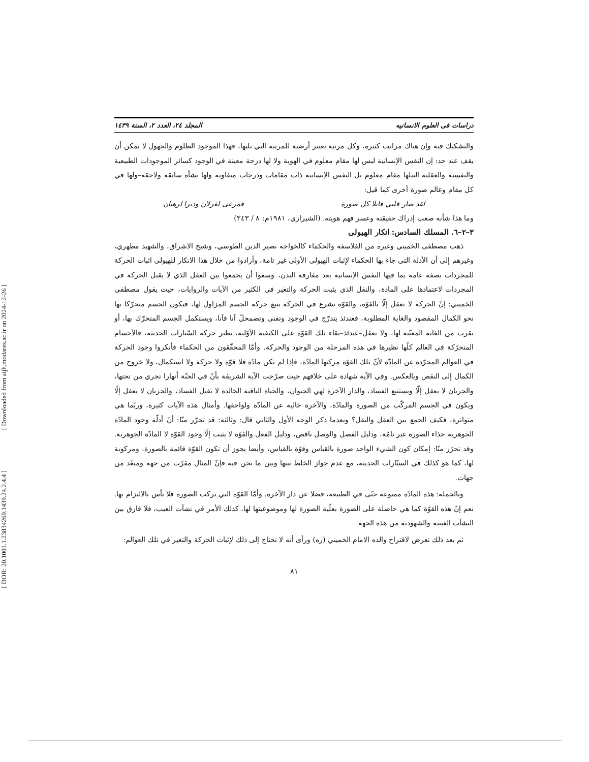[ Downloaded from aijh.modares.ac.ir on 2024-12-26 ]
[ DOR: 20.1001.1.23834269.1439.24.2.4.4 ]
دراسات فی العلوم الانسانیه المجلد ٢٤، العدد ٢، السنة ١٤٣٩
والتشكيك فيه وإن هناك مراتب كثيرة، وكل مرتبة تعتبر أرضية للمرتبة التي تليها، فهذا الموجود الظلوم والجهول لا يمكن أن يقف عند حد: إن النفس الإنسانية ليس لها مقام معلوم في الهوية ولا لها درجة معينة في الوجود كسائر الموجودات الطبيعية والنفسية والعقلية التيلها مقام معلوم بل النفس الإنسانية ذات مقامات ودرجات متفاوتة ولها نشأة سابقة ولاحقة–ولها في كل مقام وعالم صورة أخرى كما قيل:
لقد صار قلبي قابلا كل صورة فمرعى لغزلان وديرا لرهبان
وما هذا شأنه صعب إدراك حقيقته وعسر فهم هويته. (الشيرازي، ١٩٨١م: ٨ / ٣٤٣)
٣–٢–٦. المسلك السادس: انكار الهيولی
ذهب مصطفى الخميني وغيره من الفلاسفة والحكماء كالخواجه نصير الدين الطوسي، وشيخ الاشراق، والشهيد مطهري، وغيرهم إلى أن الأدلة التي جاء بها الحكماء لإثبات الهيولى الأولى غير تامة، وأرادوا من خلال هذا الانكار للهيولى اثبات الحركة للمجردات بصفة عامة بما فيها النفس الإنسانية بعد مفارقة البدن، وسعوا أن يجمعوا بين العقل الذي لا يقبل الحركة في المجردات لاعتمادها على المادة، والنقل الذي يثبت الحركة والتغير في الكثير من الآيات والروايات، حيث يقول مصطفى الخميني: إنّ الحركة لا تعقل إلّا بالقوّة، والقوّة تشرع في الحركة بتبع حركة الجسم المزاول لها، فيكون الجسم متحرّكا بها نحو الكمال المقصود والغاية المطلوبة، فعندئذ يتدرّج في الوجود وتفنى وتضمحلّ آنا فآنا، ويستكمل الجسم المتحرّك بها، أو يقرب من الغاية المعيّنة لها، ولا يعقل–عندئذ–بقاء تلك القوّة على الكيفية الأوّلية، نظير حركة السّيارات الحديثة، فالأجسام المتحرّكة في العالم كلّها نظيرها في هذه المرحلة من الوجود والحركة. وأمّا المحقّقون من الحكماء فأنكروا وجود الحركة في العوالم المجرّدة عن المادّة لأنّ تلك القوّة مركبها المادّة، فإذا لم تكن مادّة فلا قوّة ولا حركة ولا استكمال، ولا خروج من الكمال إلى النقص وبالعكس. وفي الآية شهادة على خلافهم حيث صرّحت الآية الشريفة بأنّ في الجنّة أنهارا تجري من تحتها، والجريان لا يعقل إلّا ويستتبع الفساد، والدار الآخرة لهي الحيوان، والحياة الباقية الخالدة لا تقبل الفساد، والجريان لا يعقل إلّا ويكون في الجسم المركّب من الصورة والمادّة، والآخرة خالية عن المادّة ولواحقها. وأمثال هذه الآيات كثيرة، وربّما هي متواترة، فكيف الجمع بين العقل والنقل؟ وبعدما ذكر الوجه الأول والثاني قال: وثالثة: قد تحرّر منّا: أنّ أدلّة وجود المادّة الجوهرية حذاء الصورة غير تامّة، ودليل الفصل والوصل ناقص، ودليل الفعل والقوّة لا يثبت إلّا وجود القوّة لا المادّة الجوهرية. وقد تحرّر منّا: إمكان كون الشيء الواحد صورة بالقياس وقوّة بالقياس، وأيضا يجوز أن تكون القوّة قائمة بالصورة، ومركوبة لها، كما هو كذلك في السيّارات الحديثة، مع عدم جواز الخلط بينها وبين ما نحن فيه فإنّ المثال مقرّب من جهة ومبعّد من جهات.
وبالجملة: هذه المادّة ممنوعة حتّى في الطبيعة، فضلا عن دار الآخرة. وأمّا القوّة التي تركب الصورة فلا بأس بالالتزام بها. نعم إنّ هذه القوّة كما هي حاصلة على الصورة بعلّية الصورة لها وموضوعيتها لها، كذلك الأمر في نشآت الغيب، فلا فارق بين النشآت الغيبية والشهودية من هذه الجهة.
ثم بعد ذلك تعرض لاقتراح والده الامام الخميني (ره) ورأى أنه لا نحتاج إلى ذلك لإثبات الحركة والتغير في تلك العوالم:
٨١